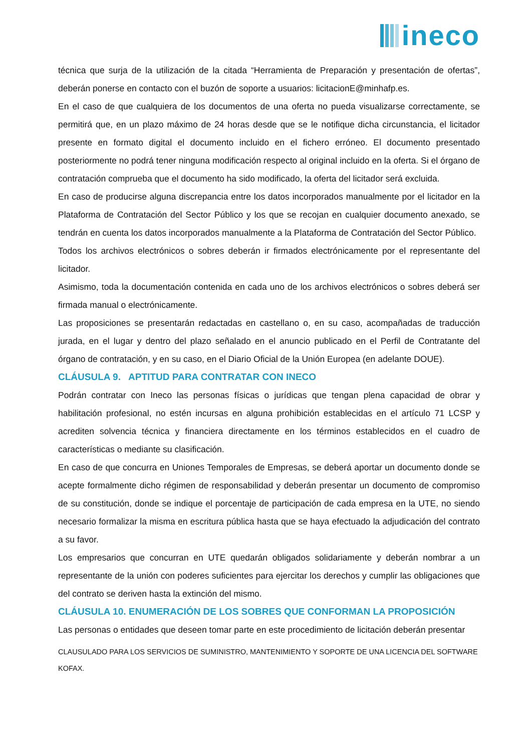ineco
técnica que surja de la utilización de la citada “Herramienta de Preparación y presentación de ofertas”, deberán ponerse en contacto con el buzón de soporte a usuarios: licitacionE@minhafp.es.
En el caso de que cualquiera de los documentos de una oferta no pueda visualizarse correctamente, se permitirá que, en un plazo máximo de 24 horas desde que se le notifique dicha circunstancia, el licitador presente en formato digital el documento incluido en el fichero erróneo. El documento presentado posteriormente no podrá tener ninguna modificación respecto al original incluido en la oferta. Si el órgano de contratación comprueba que el documento ha sido modificado, la oferta del licitador será excluida.
En caso de producirse alguna discrepancia entre los datos incorporados manualmente por el licitador en la Plataforma de Contratación del Sector Público y los que se recojan en cualquier documento anexado, se tendrán en cuenta los datos incorporados manualmente a la Plataforma de Contratación del Sector Público.
Todos los archivos electrónicos o sobres deberán ir firmados electrónicamente por el representante del licitador.
Asimismo, toda la documentación contenida en cada uno de los archivos electrónicos o sobres deberá ser firmada manual o electrónicamente.
Las proposiciones se presentarán redactadas en castellano o, en su caso, acompañadas de traducción jurada, en el lugar y dentro del plazo señalado en el anuncio publicado en el Perfil de Contratante del órgano de contratación, y en su caso, en el Diario Oficial de la Unión Europea (en adelante DOUE).
CLÁUSULA 9. APTITUD PARA CONTRATAR CON INECO
Podrán contratar con Ineco las personas físicas o jurídicas que tengan plena capacidad de obrar y habilitación profesional, no estén incursas en alguna prohibición establecidas en el artículo 71 LCSP y acrediten solvencia técnica y financiera directamente en los términos establecidos en el cuadro de características o mediante su clasificación.
En caso de que concurra en Uniones Temporales de Empresas, se deberá aportar un documento donde se acepte formalmente dicho régimen de responsabilidad y deberán presentar un documento de compromiso de su constitución, donde se indique el porcentaje de participación de cada empresa en la UTE, no siendo necesario formalizar la misma en escritura pública hasta que se haya efectuado la adjudicación del contrato a su favor.
Los empresarios que concurran en UTE quedarán obligados solidariamente y deberán nombrar a un representante de la unión con poderes suficientes para ejercitar los derechos y cumplir las obligaciones que del contrato se deriven hasta la extinción del mismo.
CLÁUSULA 10. ENUMERACIÓN DE LOS SOBRES QUE CONFORMAN LA PROPOSICIÓN
Las personas o entidades que deseen tomar parte en este procedimiento de licitación deberán presentar
CLAUSULADO PARA LOS SERVICIOS DE SUMINISTRO, MANTENIMIENTO Y SOPORTE DE UNA LICENCIA DEL SOFTWARE KOFAX.